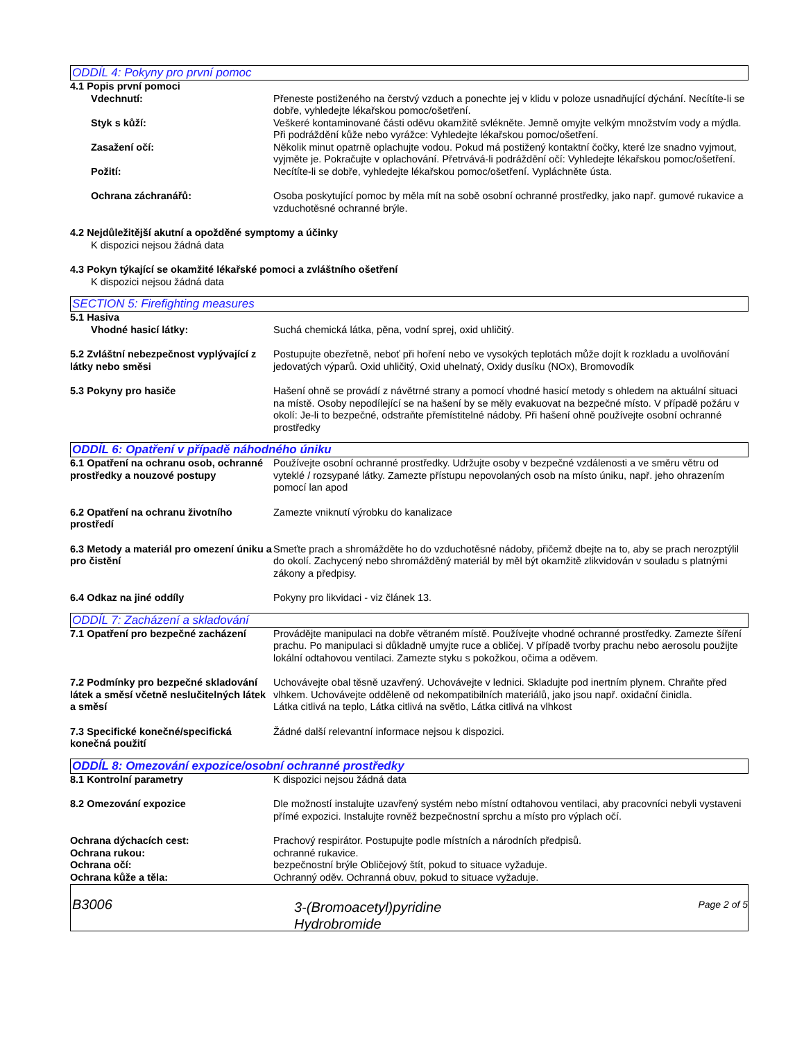ODDÍL 4: Pokyny pro první pomoc
4.1 Popis první pomoci
Vdechnutí: Přeneste postiženého na čerstvý vzduch a ponechte jej v klidu v poloze usnadňující dýchání. Necítíte-li se dobře, vyhledejte lékařskou pomoc/ošetření.
Styk s kůží: Veškeré kontaminované části oděvu okamžitě svlékněte. Jemně omyjte velkým množstvím vody a mýdla. Při podráždění kůže nebo vyrážce: Vyhledejte lékařskou pomoc/ošetření.
Zasažení očí: Několik minut opatrně oplachujte vodou. Pokud má postižený kontaktní čočky, které lze snadno vyjmout, vyjměte je. Pokračujte v oplachování. Přetrvává-li podráždění očí: Vyhledejte lékařskou pomoc/ošetření.
Požití: Necítíte-li se dobře, vyhledejte lékařskou pomoc/ošetření. Vypláchněte ústa.
Ochrana záchranářů: Osoba poskytující pomoc by měla mít na sobě osobní ochranné prostředky, jako např. gumové rukavice a vzduchotěsné ochranné brýle.
4.2 Nejdůležitější akutní a opožděné symptomy a účinky
K dispozici nejsou žádná data
4.3 Pokyn týkající se okamžité lékařské pomoci a zvláštního ošetření
K dispozici nejsou žádná data
SECTION 5: Firefighting measures
5.1 Hasiva
Vhodné hasicí látky: Suchá chemická látka, pěna, vodní sprej, oxid uhličitý.
5.2 Zvláštní nebezpečnost vyplývající z látky nebo směsi
Postupujte obezřetně, neboť při hoření nebo ve vysokých teplotách může dojít k rozkladu a uvolňování jedovatých výparů. Oxid uhličitý, Oxid uhelnatý, Oxidy dusíku (NOx), Bromovodík
5.3 Pokyny pro hasiče Hašení ohně se provádí z návětrné strany a pomocí vhodné hasicí metody s ohledem na aktuální situaci na místě. Osoby nepodílející se na hašení by se měly evakuovat na bezpečné místo. V případě požáru v okolí: Je-li to bezpečné, odstraňte přemístitelné nádoby. Při hašení ohně používejte osobní ochranné prostředky
ODDÍL 6: Opatření v případě náhodného úniku
6.1 Opatření na ochranu osob, ochranné prostředky a nouzové postupy
Používejte osobní ochranné prostředky. Udržujte osoby v bezpečné vzdálenosti a ve směru větru od vyteklé / rozsypané látky. Zamezte přístupu nepovolaných osob na místo úniku, např. jeho ohrazením pomocí lan apod
6.2 Opatření na ochranu životního prostředí
Zamezte vniknutí výrobku do kanalizace
6.3 Metody a materiál pro omezení úniku a pro čistění
Smeťte prach a shromážděte ho do vzduchotěsné nádoby, přičemž dbejte na to, aby se prach nerozptýlil do okolí. Zachycený nebo shromážděný materiál by měl být okamžitě zlikvidován v souladu s platnými zákony a předpisy.
6.4 Odkaz na jiné oddíly Pokyny pro likvidaci - viz článek 13.
ODDÍL 7: Zacházení a skladování
7.1 Opatření pro bezpečné zacházení
Provádějte manipulaci na dobře větraném místě. Používejte vhodné ochranné prostředky. Zamezte šíření prachu. Po manipulaci si důkladně umyjte ruce a obličej. V případě tvorby prachu nebo aerosolu použijte lokální odtahovou ventilaci. Zamezte styku s pokožkou, očima a oděvem.
7.2 Podmínky pro bezpečné skladování látek a směsí včetně neslučitelných látek a směsí
Uchovávejte obal těsně uzavřený. Uchovávejte v lednici. Skladujte pod inertním plynem. Chraňte před vlhkem. Uchovávejte odděleně od nekompatibilních materiálů, jako jsou např. oxidační činidla.
Látka citlivá na teplo, Látka citlivá na světlo, Látka citlivá na vlhkost
7.3 Specifické konečné/specifická konečná použití
Žádné další relevantní informace nejsou k dispozici.
ODDÍL 8: Omezování expozice/osobní ochranné prostředky
8.1 Kontrolní parametry K dispozici nejsou žádná data
8.2 Omezování expozice Dle možností instalujte uzavřený systém nebo místní odtahovou ventilaci, aby pracovníci nebyli vystaveni přímé expozici. Instalujte rovněž bezpečnostní sprchu a místo pro výplach očí.
Ochrana dýchacích cest: Prachový respirátor. Postupujte podle místních a národních předpisů.
Ochrana rukou: ochranné rukavice.
Ochrana očí: bezpečnostní brýle Obličejový štít, pokud to situace vyžaduje.
Ochrana kůže a těla: Ochranný oděv. Ochranná obuv, pokud to situace vyžaduje.
B3006
3-(Bromoacetyl)pyridine
Hydrobromide
Page 2 of 5